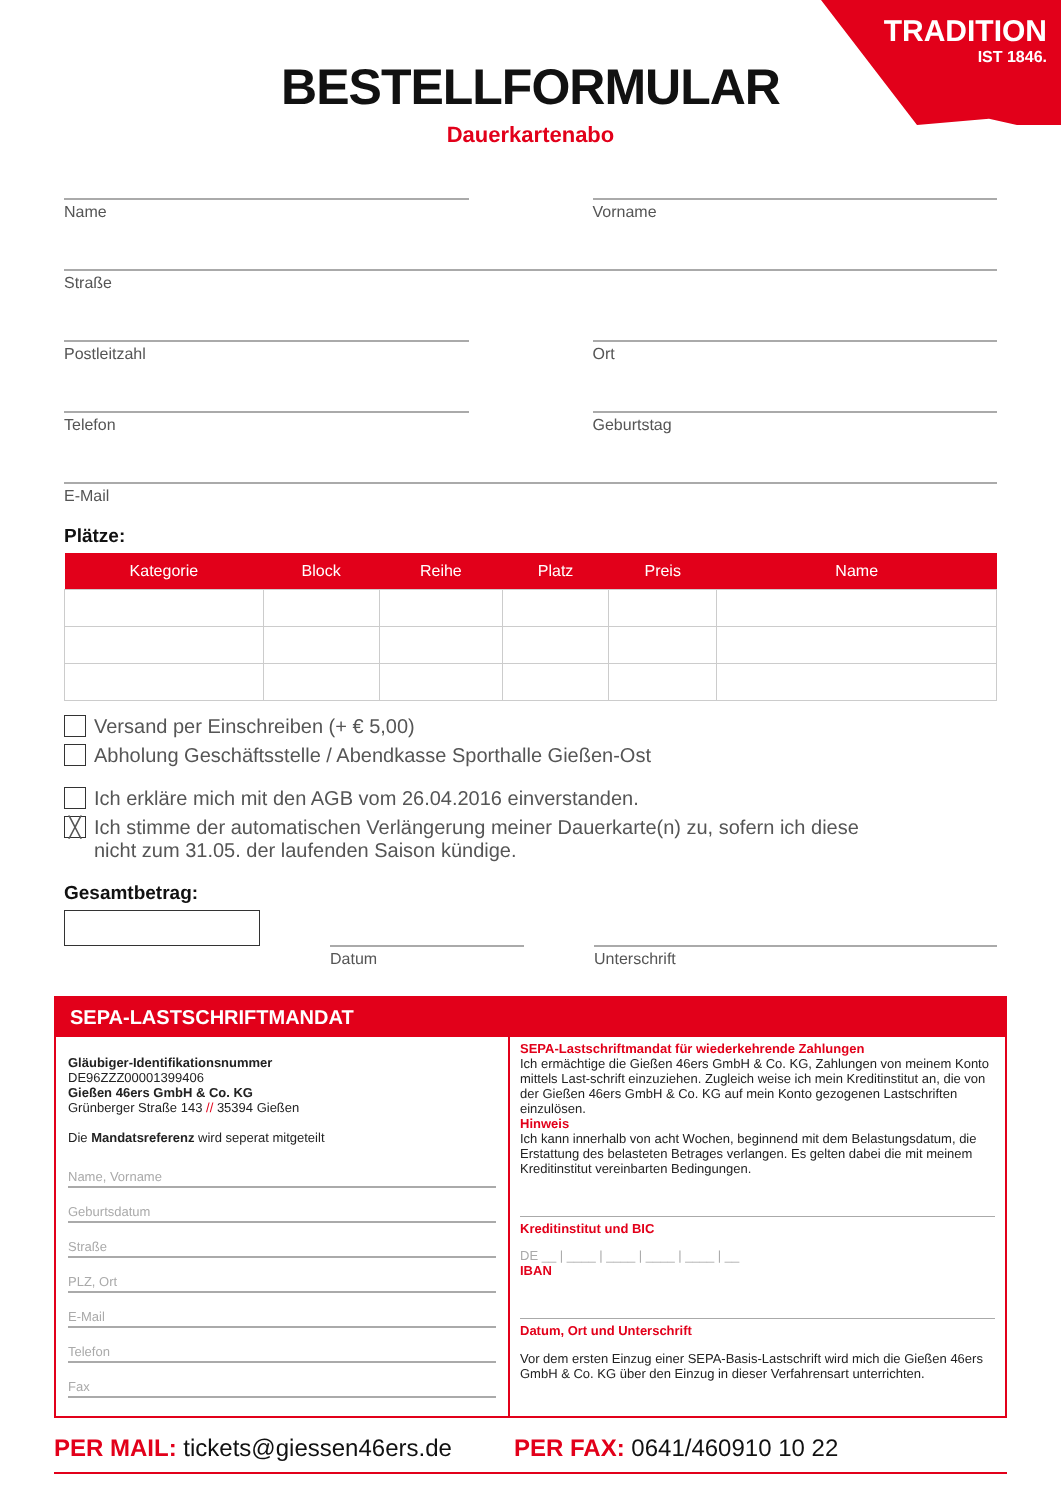TRADITION
IST 1846.
BESTELLFORMULAR
Dauerkartenabo
Name Vorname
Straße
Postleitzahl Ort
Telefon Geburtstag
E-Mail
Plätze:
| Kategorie | Block | Reihe | Platz | Preis | Name |
| --- | --- | --- | --- | --- | --- |
Versand per Einschreiben (+ € 5,00)
Abholung Geschäftsstelle / Abendkasse Sporthalle Gießen-Ost
Ich erkläre mich mit den AGB vom 26.04.2016 einverstanden.
╳ Ich stimme der automatischen Verlängerung meiner Dauerkarte(n) zu, sofern ich diese
nicht zum 31.05. der laufenden Saison kündige.
Gesamtbetrag:
Datum
Unterschrift
SEPA-LASTSCHRIFTMANDAT
Gläubiger-Identifikationsnummer
DE96ZZZ00001399406
Gießen 46ers GmbH & Co. KG
Grünberger Straße 143 // 35394 Gießen
Die Mandatsreferenz wird seperat mitgeteilt
Name, Vorname
Geburtsdatum
Straße
PLZ, Ort
E-Mail
Telefon
Fax
SEPA-Lastschriftmandat für wiederkehrende Zahlungen
Ich ermächtige die Gießen 46ers GmbH & Co. KG, Zahlungen von meinem Konto mittels Last-schrift einzuziehen. Zugleich weise ich mein Kreditinstitut an, die von der Gießen 46ers GmbH & Co. KG auf mein Konto gezogenen Lastschriften einzulösen.
Hinweis
Ich kann innerhalb von acht Wochen, beginnend mit dem Belastungsdatum, die Erstattung des belasteten Betrages verlangen. Es gelten dabei die mit meinem Kreditinstitut vereinbarten Bedingungen.
Kreditinstitut und BIC
DE __ | ____ | ____ | ____ | ____ | __
IBAN
Datum, Ort und Unterschrift
Vor dem ersten Einzug einer SEPA-Basis-Lastschrift wird mich die Gießen 46ers GmbH & Co. KG über den Einzug in dieser Verfahrensart unterrichten.
PER MAIL: tickets@giessen46ers.de
PER FAX: 0641/460910 10 22